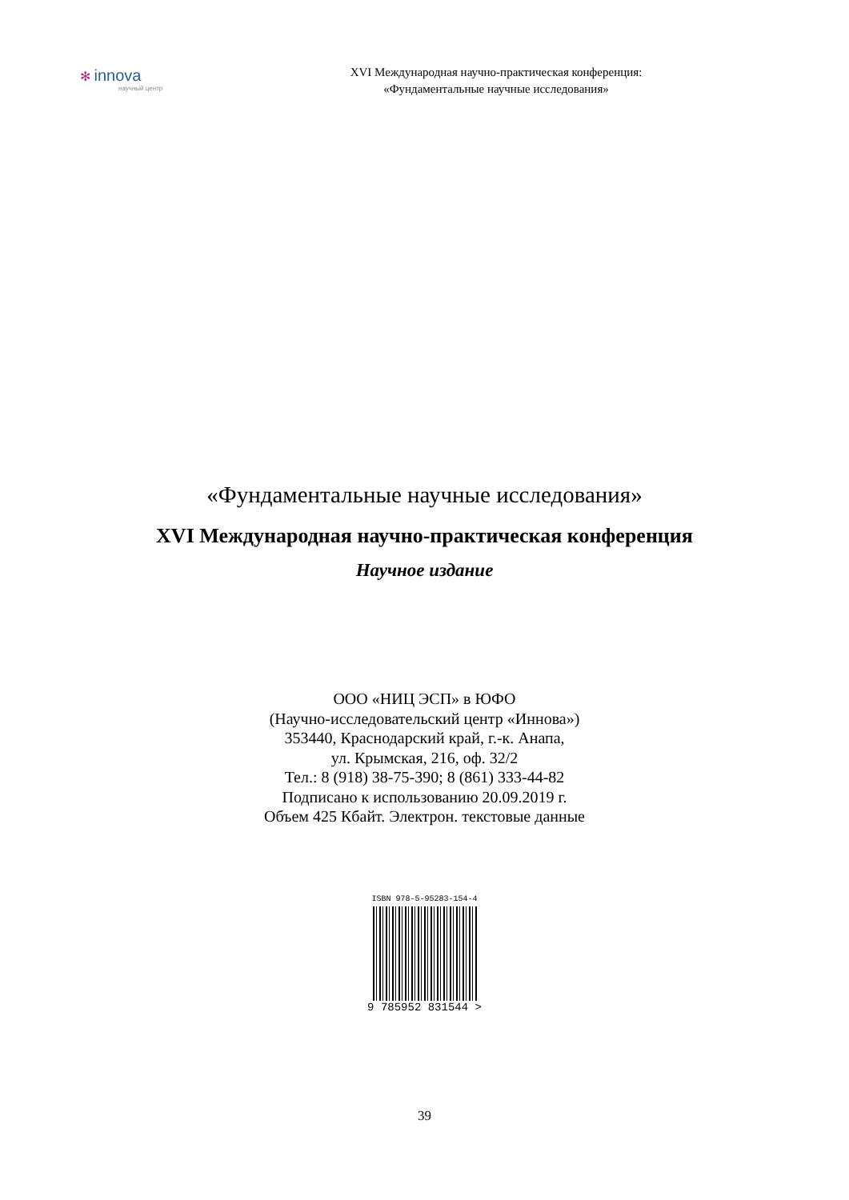✻ innova
научный центр
XVI Международная научно-практическая конференция:
«Фундаментальные научные исследования»
«Фундаментальные научные исследования»
XVI Международная научно-практическая конференция
Научное издание
ООО «НИЦ ЭСП» в ЮФО
(Научно-исследовательский центр «Иннова»)
353440, Краснодарский край, г.-к. Анапа,
ул. Крымская, 216, оф. 32/2
Тел.: 8 (918) 38-75-390; 8 (861) 333-44-82
Подписано к использованию 20.09.2019 г.
Объем 425 Кбайт. Электрон. текстовые данные
ISBN 978-5-95283-154-4
9 785952 831544 >
39